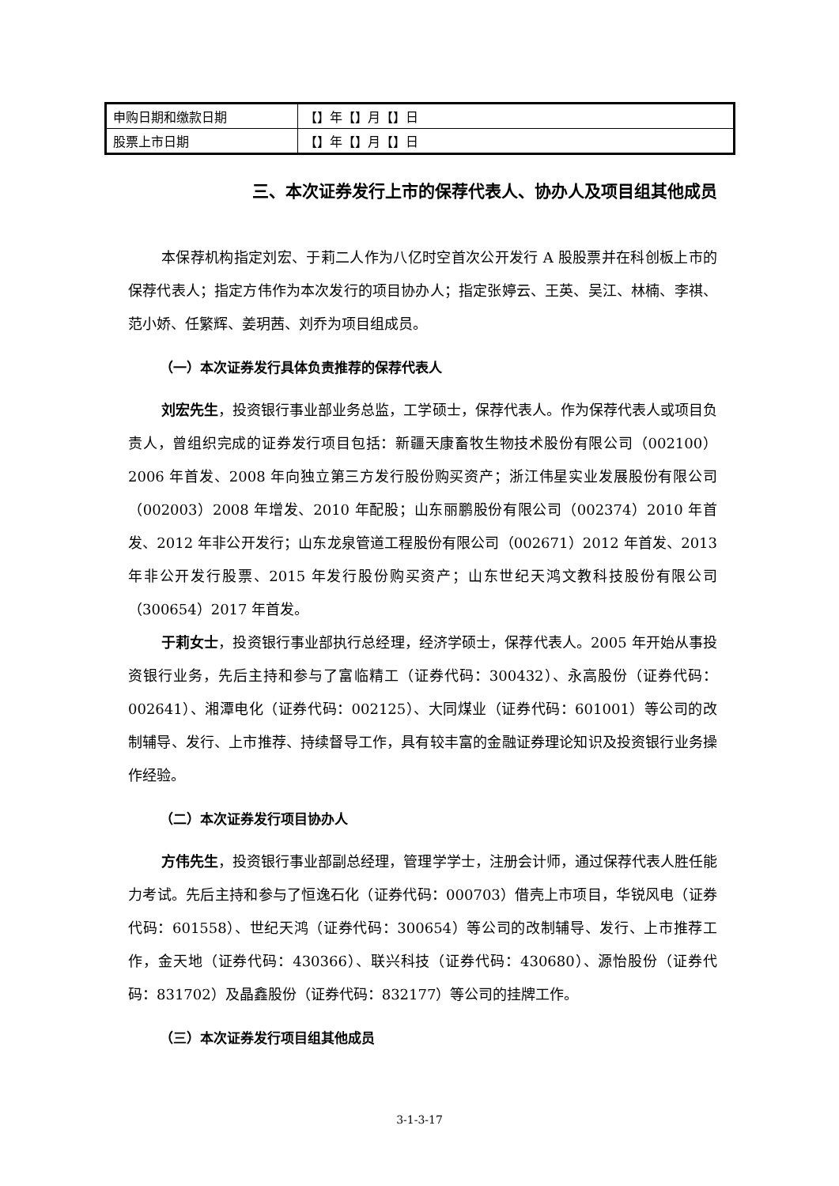| 申购日期和缴款日期 | 【】年【】月【】日 |
| 股票上市日期 | 【】年【】月【】日 |
三、本次证券发行上市的保荐代表人、协办人及项目组其他成员
本保荐机构指定刘宏、于莉二人作为八亿时空首次公开发行 A 股股票并在科创板上市的保荐代表人；指定方伟作为本次发行的项目协办人；指定张婷云、王英、吴江、林楠、李祺、范小娇、任繁辉、姜玥茜、刘乔为项目组成员。
（一）本次证券发行具体负责推荐的保荐代表人
刘宏先生，投资银行事业部业务总监，工学硕士，保荐代表人。作为保荐代表人或项目负责人，曾组织完成的证券发行项目包括：新疆天康畜牧生物技术股份有限公司（002100）2006 年首发、2008 年向独立第三方发行股份购买资产；浙江伟星实业发展股份有限公司（002003）2008 年增发、2010 年配股；山东丽鹏股份有限公司（002374）2010 年首发、2012 年非公开发行；山东龙泉管道工程股份有限公司（002671）2012 年首发、2013 年非公开发行股票、2015 年发行股份购买资产；山东世纪天鸿文教科技股份有限公司（300654）2017 年首发。
于莉女士，投资银行事业部执行总经理，经济学硕士，保荐代表人。2005 年开始从事投资银行业务，先后主持和参与了富临精工（证券代码：300432）、永高股份（证券代码：002641）、湘潭电化（证券代码：002125）、大同煤业（证券代码：601001）等公司的改制辅导、发行、上市推荐、持续督导工作，具有较丰富的金融证券理论知识及投资银行业务操作经验。
（二）本次证券发行项目协办人
方伟先生，投资银行事业部副总经理，管理学学士，注册会计师，通过保荐代表人胜任能力考试。先后主持和参与了恒逸石化（证券代码：000703）借壳上市项目，华锐风电（证券代码：601558）、世纪天鸿（证券代码：300654）等公司的改制辅导、发行、上市推荐工作，金天地（证券代码：430366）、联兴科技（证券代码：430680）、源怡股份（证券代码：831702）及晶鑫股份（证券代码：832177）等公司的挂牌工作。
（三）本次证券发行项目组其他成员
3-1-3-17